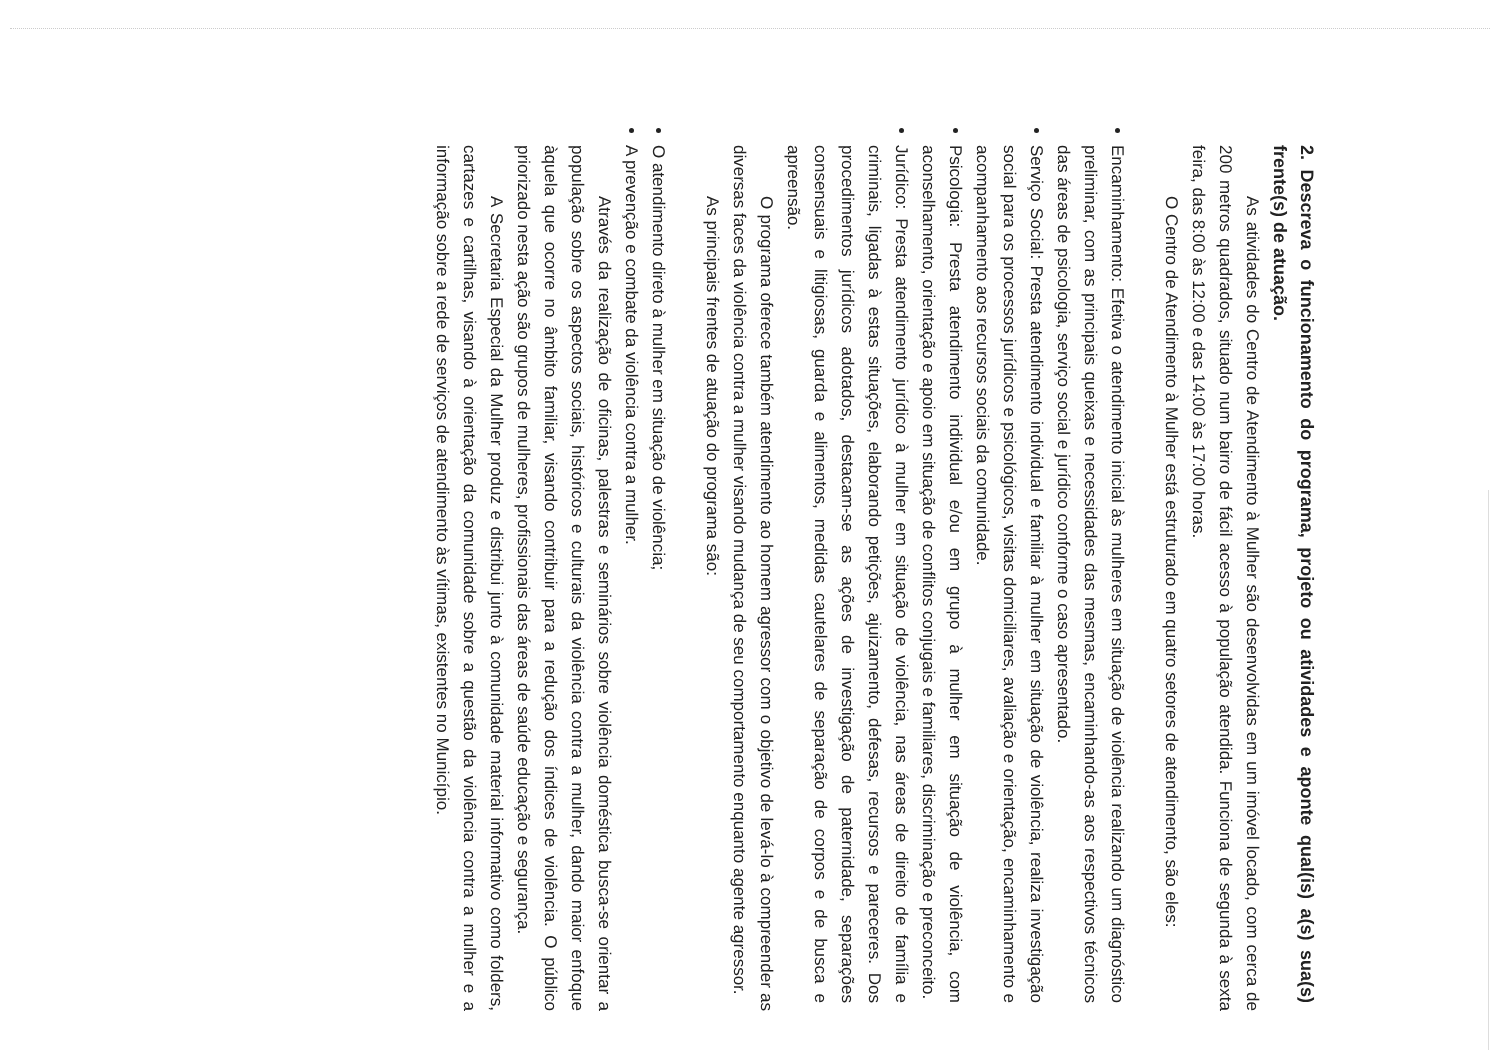2. Descreva o funcionamento do programa, projeto ou atividades e aponte qual(is) a(s) sua(s) frente(s) de atuação.
As atividades do Centro de Atendimento à Mulher são desenvolvidas em um imóvel locado, com cerca de 200 metros quadrados, situado num bairro de fácil acesso à população atendida. Funciona de segunda à sexta feira, das 8:00 às 12:00 e das 14:00 às 17:00 horas.
O Centro de Atendimento à Mulher está estruturado em quatro setores de atendimento, são eles:
Encaminhamento: Efetiva o atendimento inicial às mulheres em situação de violência realizando um diagnóstico preliminar, com as principais queixas e necessidades das mesmas, encaminhando-as aos respectivos técnicos das áreas de psicologia, serviço social e jurídico conforme o caso apresentado.
Serviço Social: Presta atendimento individual e familiar à mulher em situação de violência, realiza investigação social para os processos jurídicos e psicológicos, visitas domiciliares, avaliação e orientação, encaminhamento e acompanhamento aos recursos sociais da comunidade.
Psicologia: Presta atendimento individual e/ou em grupo à mulher em situação de violência, com aconselhamento, orientação e apoio em situação de conflitos conjugais e familiares, discriminação e preconceito.
Jurídico: Presta atendimento jurídico à mulher em situação de violência, nas áreas de direito de família e criminais, ligadas à estas situações, elaborando petições, ajuizamento, defesas, recursos e pareceres. Dos procedimentos jurídicos adotados, destacam-se as ações de investigação de paternidade, separações consensuais e litigiosas, guarda e alimentos, medidas cautelares de separação de corpos e de busca e apreensão.
O programa oferece também atendimento ao homem agressor com o objetivo de levá-lo à compreender as diversas faces da violência contra a mulher visando mudança de seu comportamento enquanto agente agressor.
As principais frentes de atuação do programa são:
O atendimento direto à mulher em situação de violência;
A prevenção e combate da violência contra a mulher.
Através da realização de oficinas, palestras e seminários sobre violência doméstica busca-se orientar a população sobre os aspectos sociais, históricos e culturais da violência contra a mulher, dando maior enfoque àquela que ocorre no âmbito familiar, visando contribuir para a redução dos índices de violência. O público priorizado nesta ação são grupos de mulheres, profissionais das áreas de saúde educação e segurança.
A Secretaria Especial da Mulher produz e distribui junto à comunidade material informativo como folders, cartazes e cartilhas, visando à orientação da comunidade sobre a questão da violência contra a mulher e a informação sobre a rede de serviços de atendimento às vítimas, existentes no Município.